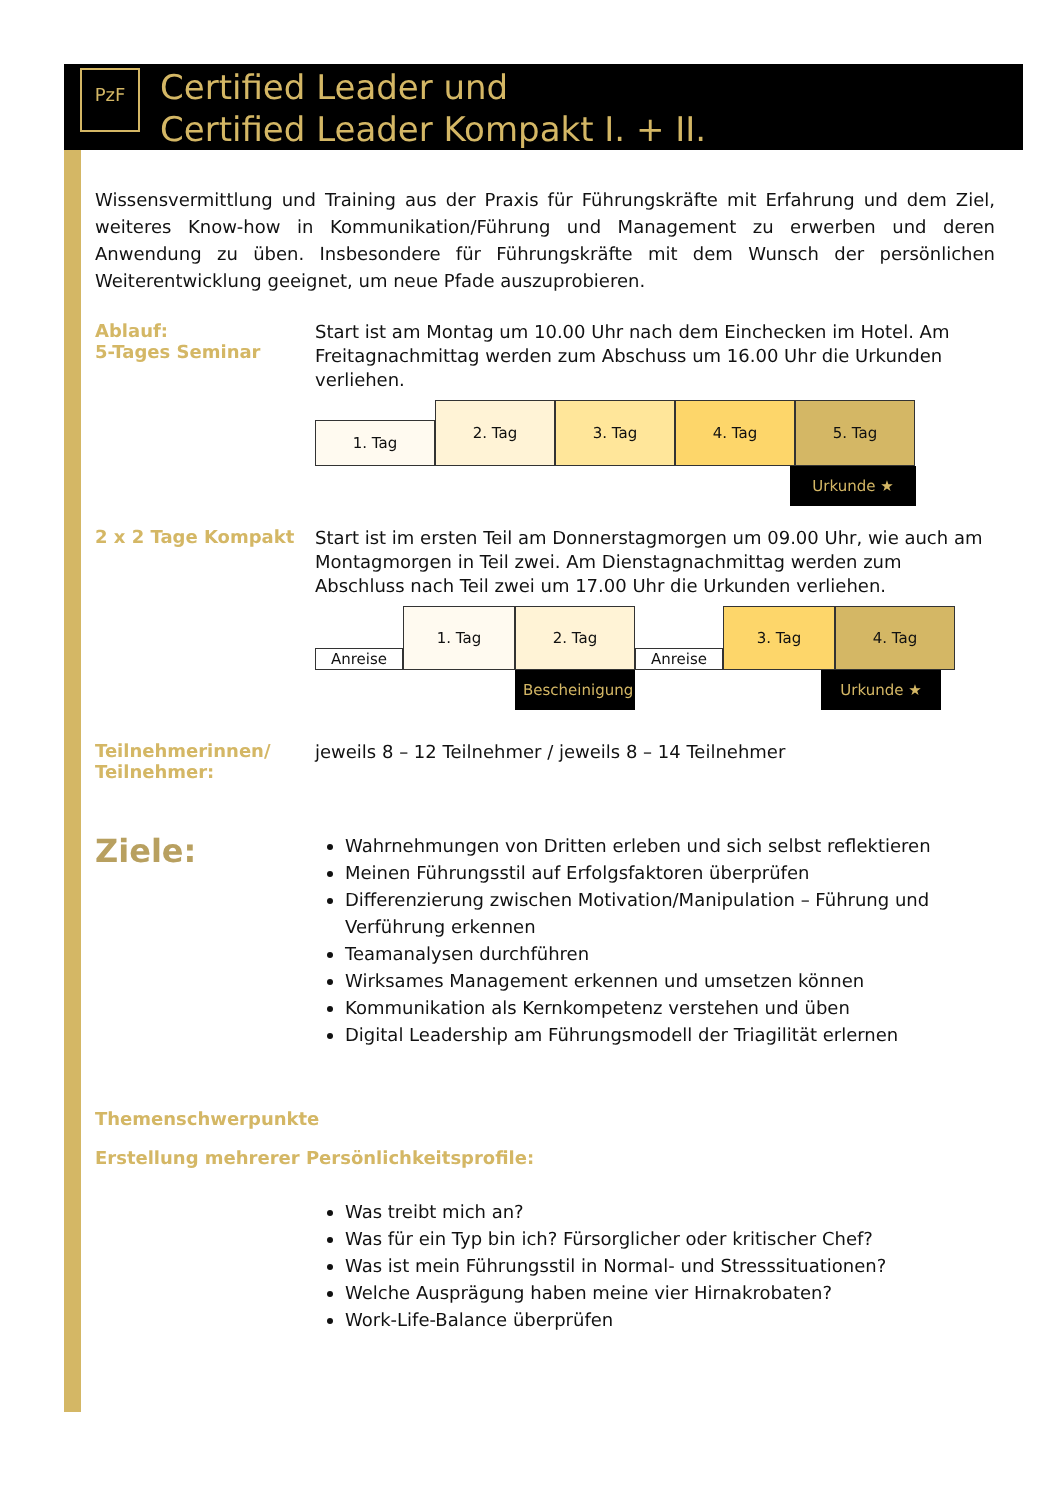PzF
Certified Leader und
Certified Leader Kompakt I. + II.
Wissensvermittlung und Training aus der Praxis für Führungskräfte mit Erfahrung und dem Ziel, weiteres Know-how in Kommunikation/Führung und Management zu erwerben und deren Anwendung zu üben. Insbesondere für Führungskräfte mit dem Wunsch der persönlichen Weiterentwicklung geeignet, um neue Pfade auszuprobieren.
Ablauf:
5-Tages Seminar
Start ist am Montag um 10.00 Uhr nach dem Einchecken im Hotel. Am Freitagnachmittag werden zum Abschuss um 16.00 Uhr die Urkunden verliehen.
1. Tag
2. Tag
3. Tag
4. Tag
5. Tag
Urkunde ★
2 x 2 Tage Kompakt
Start ist im ersten Teil am Donnerstagmorgen um 09.00 Uhr, wie auch am Montagmorgen in Teil zwei. Am Dienstagnachmittag werden zum Abschluss nach Teil zwei um 17.00 Uhr die Urkunden verliehen.
Anreise
1. Tag
2. Tag
Anreise
3. Tag
4. Tag
Bescheinigung
Urkunde ★
Teilnehmerinnen/
Teilnehmer:
jeweils 8 – 12 Teilnehmer / jeweils 8 – 14 Teilnehmer
Ziele:
Wahrnehmungen von Dritten erleben und sich selbst reflektieren
Meinen Führungsstil auf Erfolgsfaktoren überprüfen
Differenzierung zwischen Motivation/Manipulation – Führung und Verführung erkennen
Teamanalysen durchführen
Wirksames Management erkennen und umsetzen können
Kommunikation als Kernkompetenz verstehen und üben
Digital Leadership am Führungsmodell der Triagilität erlernen
Themenschwerpunkte
Erstellung mehrerer Persönlichkeitsprofile:
Was treibt mich an?
Was für ein Typ bin ich? Fürsorglicher oder kritischer Chef?
Was ist mein Führungsstil in Normal- und Stresssituationen?
Welche Ausprägung haben meine vier Hirnakrobaten?
Work-Life-Balance überprüfen